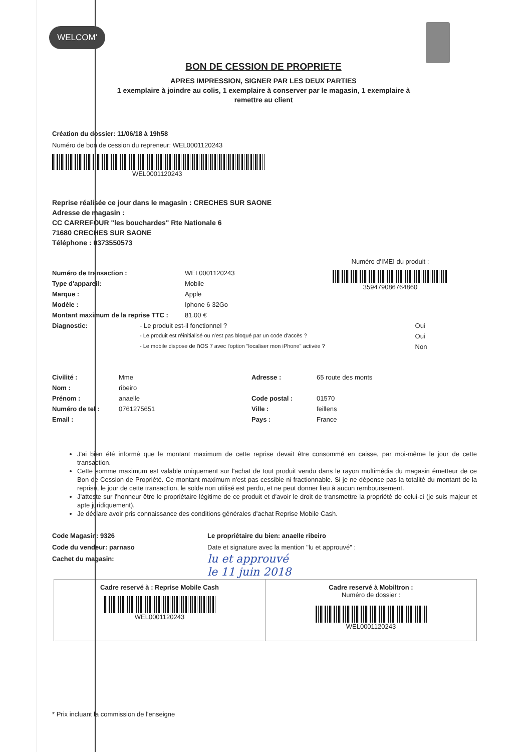WELCOM'
BON DE CESSION DE PROPRIETE
APRES IMPRESSION, SIGNER PAR LES DEUX PARTIES
1 exemplaire à joindre au colis, 1 exemplaire à conserver par le magasin, 1 exemplaire à
remettre au client
Création du dossier: 11/06/18 à 19h58
Numéro de bon de cession du repreneur: WEL0001120243
WEL0001120243
Reprise réalisée ce jour dans le magasin : CRECHES SUR SAONE
Adresse de magasin :
CC CARREFOUR "les bouchardes" Rte Nationale 6
71680 CRECHES SUR SAONE
Téléphone : 0373550573
| Numéro de transaction : | WEL0001120243 |
| Type d'appareil: | Mobile |
| Marque : | Apple |
| Modèle : | Iphone 6 32Go |
| Montant maximum de la reprise TTC : | 81.00 € |
Numéro d'IMEI du produit :
359479086764860
| Diagnostic: | - Le produit est-il fonctionnel ? | Oui |
| | - Le produit est réinitialisé ou n'est pas bloqué par un code d'accès ? | Oui |
| | - Le mobile dispose de l'iOS 7 avec l'option "localiser mon iPhone" activée ? | Non |
| Civilité : | Mme | Adresse : | 65 route des monts |
| Nom : | ribeiro | | |
| Prénom : | anaelle | Code postal : | 01570 |
| Numéro de tel : | 0761275651 | Ville : | feillens |
| Email : | | Pays : | France |
J'ai bien été informé que le montant maximum de cette reprise devait être consommé en caisse, par moi-même le jour de cette transaction.
Cette somme maximum est valable uniquement sur l'achat de tout produit vendu dans le rayon multimédia du magasin émetteur de ce Bon de Cession de Propriété. Ce montant maximum n'est pas cessible ni fractionnable. Si je ne dépense pas la totalité du montant de la reprise, le jour de cette transaction, le solde non utilisé est perdu, et ne peut donner lieu à aucun remboursement.
J'atteste sur l'honneur être le propriétaire légitime de ce produit et d'avoir le droit de transmettre la propriété de celui-ci (je suis majeur et apte juridiquement).
Je déclare avoir pris connaissance des conditions générales d'achat Reprise Mobile Cash.
Code Magasin: 9326
Code du vendeur: parnaso
Cachet du magasin:
Le propriétaire du bien: anaelle ribeiro
Date et signature avec la mention "lu et approuvé" :
lu et approuvé
le 11 juin 2018
Cadre reservé à : Reprise Mobile Cash
WEL0001120243
Cadre reservé à Mobiltron :
Numéro de dossier :
WEL0001120243
* Prix incluant la commission de l'enseigne